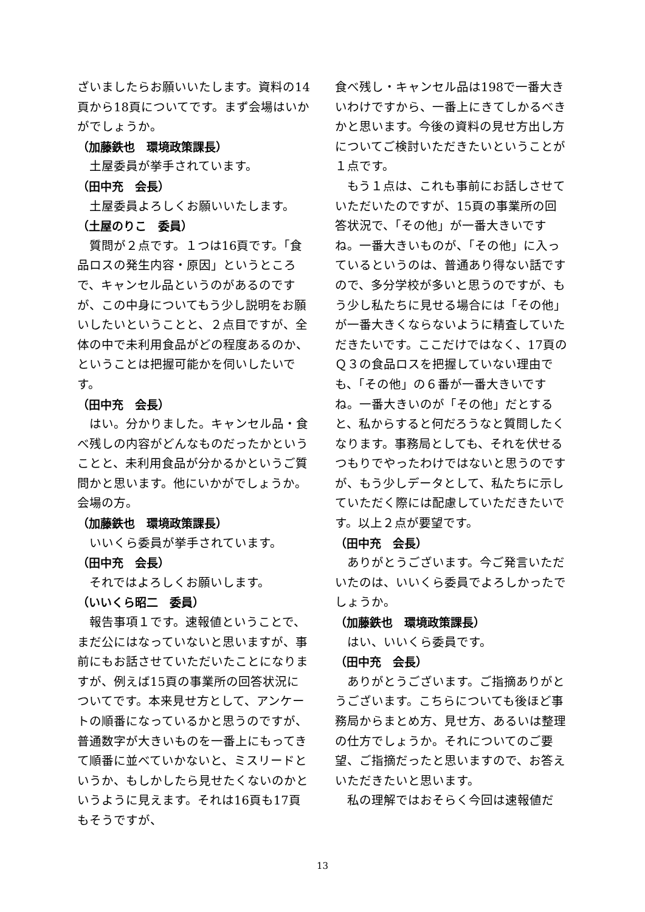ざいましたらお願いいたします。資料の14頁から18頁についてです。まず会場はいかがでしょうか。
（加藤鉄也　環境政策課長）
土屋委員が挙手されています。
（田中充　会長）
土屋委員よろしくお願いいたします。
（土屋のりこ　委員）
質問が２点です。１つは16頁です。「食品ロスの発生内容・原因」というところで、キャンセル品というのがあるのですが、この中身についてもう少し説明をお願いしたいということと、２点目ですが、全体の中で未利用食品がどの程度あるのか、ということは把握可能かを伺いしたいです。
（田中充　会長）
はい。分かりました。キャンセル品・食べ残しの内容がどんなものだったかということと、未利用食品が分かるかというご質問かと思います。他にいかがでしょうか。会場の方。
（加藤鉄也　環境政策課長）
いいくら委員が挙手されています。
（田中充　会長）
それではよろしくお願いします。
（いいくら昭二　委員）
報告事項１です。速報値ということで、まだ公にはなっていないと思いますが、事前にもお話させていただいたことになりますが、例えば15頁の事業所の回答状況についてです。本来見せ方として、アンケートの順番になっているかと思うのですが、普通数字が大きいものを一番上にもってきて順番に並べていかないと、ミスリードというか、もしかしたら見せたくないのかというように見えます。それは16頁も17頁もそうですが、
食べ残し・キャンセル品は198で一番大きいわけですから、一番上にきてしかるべきかと思います。今後の資料の見せ方出し方についてご検討いただきたいということが１点です。
もう１点は、これも事前にお話しさせていただいたのですが、15頁の事業所の回答状況で、「その他」が一番大きいですね。一番大きいものが、「その他」に入っているというのは、普通あり得ない話ですので、多分学校が多いと思うのですが、もう少し私たちに見せる場合には「その他」が一番大きくならないように精査していただきたいです。ここだけではなく、17頁のＱ３の食品ロスを把握していない理由でも、「その他」の６番が一番大きいですね。一番大きいのが「その他」だとすると、私からすると何だろうなと質問したくなります。事務局としても、それを伏せるつもりでやったわけではないと思うのですが、もう少しデータとして、私たちに示していただく際には配慮していただきたいです。以上２点が要望です。
（田中充　会長）
ありがとうございます。今ご発言いただいたのは、いいくら委員でよろしかったでしょうか。
（加藤鉄也　環境政策課長）
はい、いいくら委員です。
（田中充　会長）
ありがとうございます。ご指摘ありがとうございます。こちらについても後ほど事務局からまとめ方、見せ方、あるいは整理の仕方でしょうか。それについてのご要望、ご指摘だったと思いますので、お答えいただきたいと思います。
私の理解ではおそらく今回は速報値だ
13